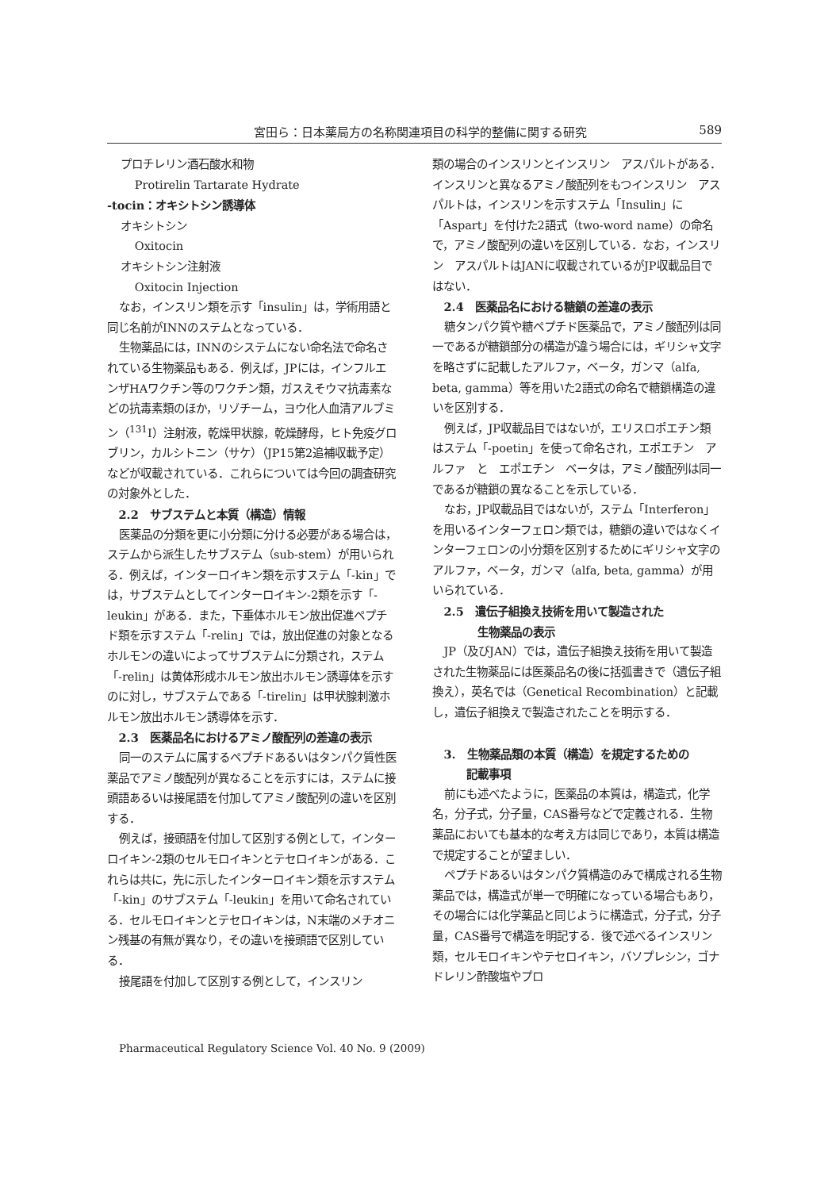宮田ら：日本薬局方の名称関連項目の科学的整備に関する研究 589
プロチレリン酒石酸水和物
Protirelin Tartarate Hydrate
-tocin：オキシトシン誘導体
オキシトシン
Oxitocin
オキシトシン注射液
Oxitocin Injection
なお，インスリン類を示す「insulin」は，学術用語と同じ名前がINNのステムとなっている．
生物薬品には，INNのシステムにない命名法で命名されている生物薬品もある．例えば，JPには，インフルエンザHAワクチン等のワクチン類，ガスえそウマ抗毒素などの抗毒素類のほか，リゾチーム，ヨウ化人血清アルブミン（<sup>131</sup>I）注射液，乾燥甲状腺，乾燥酵母，ヒト免疫グロブリン，カルシトニン（サケ）（JP15第2追補収載予定）などが収載されている．これらについては今回の調査研究の対象外とした．
2.2　サブステムと本質（構造）情報
医薬品の分類を更に小分類に分ける必要がある場合は，ステムから派生したサブステム（sub-stem）が用いられる．例えば，インターロイキン類を示すステム「-kin」では，サブステムとしてインターロイキン-2類を示す「-leukin」がある．また，下垂体ホルモン放出促進ペプチド類を示すステム「-relin」では，放出促進の対象となるホルモンの違いによってサブステムに分類され，ステム「-relin」は黄体形成ホルモン放出ホルモン誘導体を示すのに対し，サブステムである「-tirelin」は甲状腺刺激ホルモン放出ホルモン誘導体を示す．
2.3　医薬品名におけるアミノ酸配列の差違の表示
同一のステムに属するペプチドあるいはタンパク質性医薬品でアミノ酸配列が異なることを示すには，ステムに接頭語あるいは接尾語を付加してアミノ酸配列の違いを区別する．
例えば，接頭語を付加して区別する例として，インターロイキン-2類のセルモロイキンとテセロイキンがある．これらは共に，先に示したインターロイキン類を示すステム「-kin」のサブステム「-leukin」を用いて命名されている．セルモロイキンとテセロイキンは，N末端のメチオニン残基の有無が異なり，その違いを接頭語で区別している．
接尾語を付加して区別する例として，インスリン
類の場合のインスリンとインスリン　アスパルトがある．インスリンと異なるアミノ酸配列をもつインスリン　アスパルトは，インスリンを示すステム「Insulin」に「Aspart」を付けた2語式（two-word name）の命名で，アミノ酸配列の違いを区別している．なお，インスリン　アスパルトはJANに収載されているがJP収載品目ではない．
2.4　医薬品名における糖鎖の差違の表示
糖タンパク質や糖ペプチド医薬品で，アミノ酸配列は同一であるが糖鎖部分の構造が違う場合には，ギリシャ文字を略さずに記載したアルファ，ベータ，ガンマ（alfa, beta, gamma）等を用いた2語式の命名で糖鎖構造の違いを区別する．
例えば，JP収載品目ではないが，エリスロポエチン類はステム「-poetin」を使って命名され，エポエチン　アルファ　と　エポエチン　ベータは，アミノ酸配列は同一であるが糖鎖の異なることを示している．
なお，JP収載品目ではないが，ステム「Interferon」を用いるインターフェロン類では，糖鎖の違いではなくインターフェロンの小分類を区別するためにギリシャ文字のアルファ，ベータ，ガンマ（alfa, beta, gamma）が用いられている．
2.5　遺伝子組換え技術を用いて製造された
　　　生物薬品の表示
JP（及びJAN）では，遺伝子組換え技術を用いて製造された生物薬品には医薬品名の後に括弧書きで（遺伝子組換え），英名では（Genetical Recombination）と記載し，遺伝子組換えで製造されたことを明示する．
3.　生物薬品類の本質（構造）を規定するための
　　記載事項
前にも述べたように，医薬品の本質は，構造式，化学名，分子式，分子量，CAS番号などで定義される．生物薬品においても基本的な考え方は同じであり，本質は構造で規定することが望ましい．
ペプチドあるいはタンパク質構造のみで構成される生物薬品では，構造式が単一で明確になっている場合もあり，その場合には化学薬品と同じように構造式，分子式，分子量，CAS番号で構造を明記する．後で述べるインスリン類，セルモロイキンやテセロイキン，バソプレシン，ゴナドレリン酢酸塩やプロ
Pharmaceutical Regulatory Science Vol. 40 No. 9 (2009)